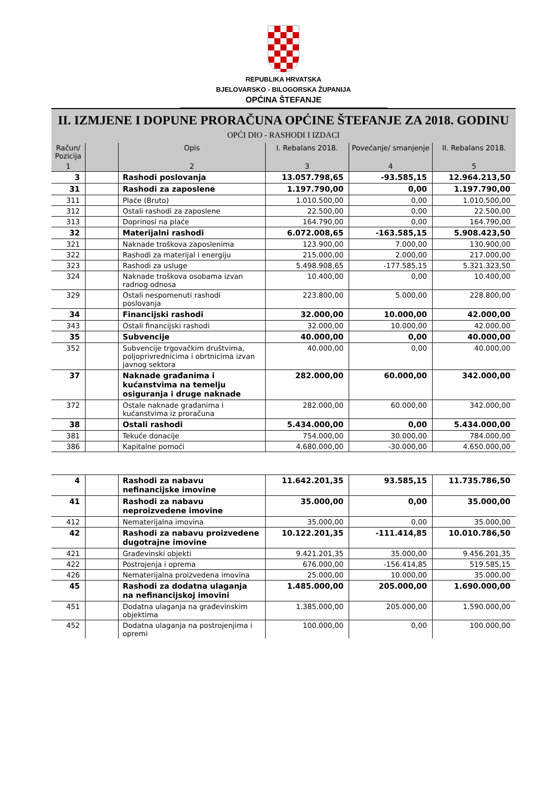REPUBLIKA HRVATSKA
BJELOVARSKO - BILOGORSKA ŽUPANIJA
OPĆINA ŠTEFANJE
II. IZMJENE I DOPUNE PRORAČUNA OPĆINE ŠTEFANJE ZA 2018. GODINU
OPĆI DIO - RASHODI I IZDACI
| Račun/ Pozicija | | Opis | I. Rebalans 2018. | Povećanje/ smanjenje | II. Rebalans 2018. |
| --- | --- | --- | --- | --- | --- |
| 1 | | 2 | 3 | 4 | 5 |
| 3 | | Rashodi poslovanja | 13.057.798,65 | -93.585,15 | 12.964.213,50 |
| 31 | | Rashodi za zaposlene | 1.197.790,00 | 0,00 | 1.197.790,00 |
| 311 | | Plaće (Bruto) | 1.010.500,00 | 0,00 | 1.010.500,00 |
| 312 | | Ostali rashodi za zaposlene | 22.500,00 | 0,00 | 22.500,00 |
| 313 | | Doprinosi na plaće | 164.790,00 | 0,00 | 164.790,00 |
| 32 | | Materijalni rashodi | 6.072.008,65 | -163.585,15 | 5.908.423,50 |
| 321 | | Naknade troškova zaposlenima | 123.900,00 | 7.000,00 | 130.900,00 |
| 322 | | Rashodi za materijal i energiju | 215.000,00 | 2.000,00 | 217.000,00 |
| 323 | | Rashodi za usluge | 5.498.908,65 | -177.585,15 | 5.321.323,50 |
| 324 | | Naknade troškova osobama izvan radnog odnosa | 10.400,00 | 0,00 | 10.400,00 |
| 329 | | Ostali nespomenuti rashodi poslovanja | 223.800,00 | 5.000,00 | 228.800,00 |
| 34 | | Financijski rashodi | 32.000,00 | 10.000,00 | 42.000,00 |
| 343 | | Ostali financijski rashodi | 32.000,00 | 10.000,00 | 42.000,00 |
| 35 | | Subvencije | 40.000,00 | 0,00 | 40.000,00 |
| 352 | | Subvencije trgovačkim društvima, poljoprivrednicima i obrtnicima izvan javnog sektora | 40.000,00 | 0,00 | 40.000,00 |
| 37 | | Naknade građanima i kućanstvima na temelju osiguranja i druge naknade | 282.000,00 | 60.000,00 | 342.000,00 |
| 372 | | Ostale naknade građanima i kućanstvima iz proračuna | 282.000,00 | 60.000,00 | 342.000,00 |
| 38 | | Ostali rashodi | 5.434.000,00 | 0,00 | 5.434.000,00 |
| 381 | | Tekuće donacije | 754.000,00 | 30.000,00 | 784.000,00 |
| 386 | | Kapitalne pomoći | 4.680.000,00 | -30.000,00 | 4.650.000,00 |
| 4 | | Rashodi za nabavu nefinancijske imovine | 11.642.201,35 | 93.585,15 | 11.735.786,50 |
| 41 | | Rashodi za nabavu neproizvedene imovine | 35.000,00 | 0,00 | 35.000,00 |
| 412 | | Nematerijalna imovina | 35.000,00 | 0,00 | 35.000,00 |
| 42 | | Rashodi za nabavu proizvedene dugotrajne imovine | 10.122.201,35 | -111.414,85 | 10.010.786,50 |
| 421 | | Građevinski objekti | 9.421.201,35 | 35.000,00 | 9.456.201,35 |
| 422 | | Postrojenja i oprema | 676.000,00 | -156.414,85 | 519.585,15 |
| 426 | | Nematerijalna proizvedena imovina | 25.000,00 | 10.000,00 | 35.000,00 |
| 45 | | Rashodi za dodatna ulaganja na nefinancijskoj imovini | 1.485.000,00 | 205.000,00 | 1.690.000,00 |
| 451 | | Dodatna ulaganja na građevinskim objektima | 1.385.000,00 | 205.000,00 | 1.590.000,00 |
| 452 | | Dodatna ulaganja na postrojenjima i opremi | 100.000,00 | 0,00 | 100.000,00 |